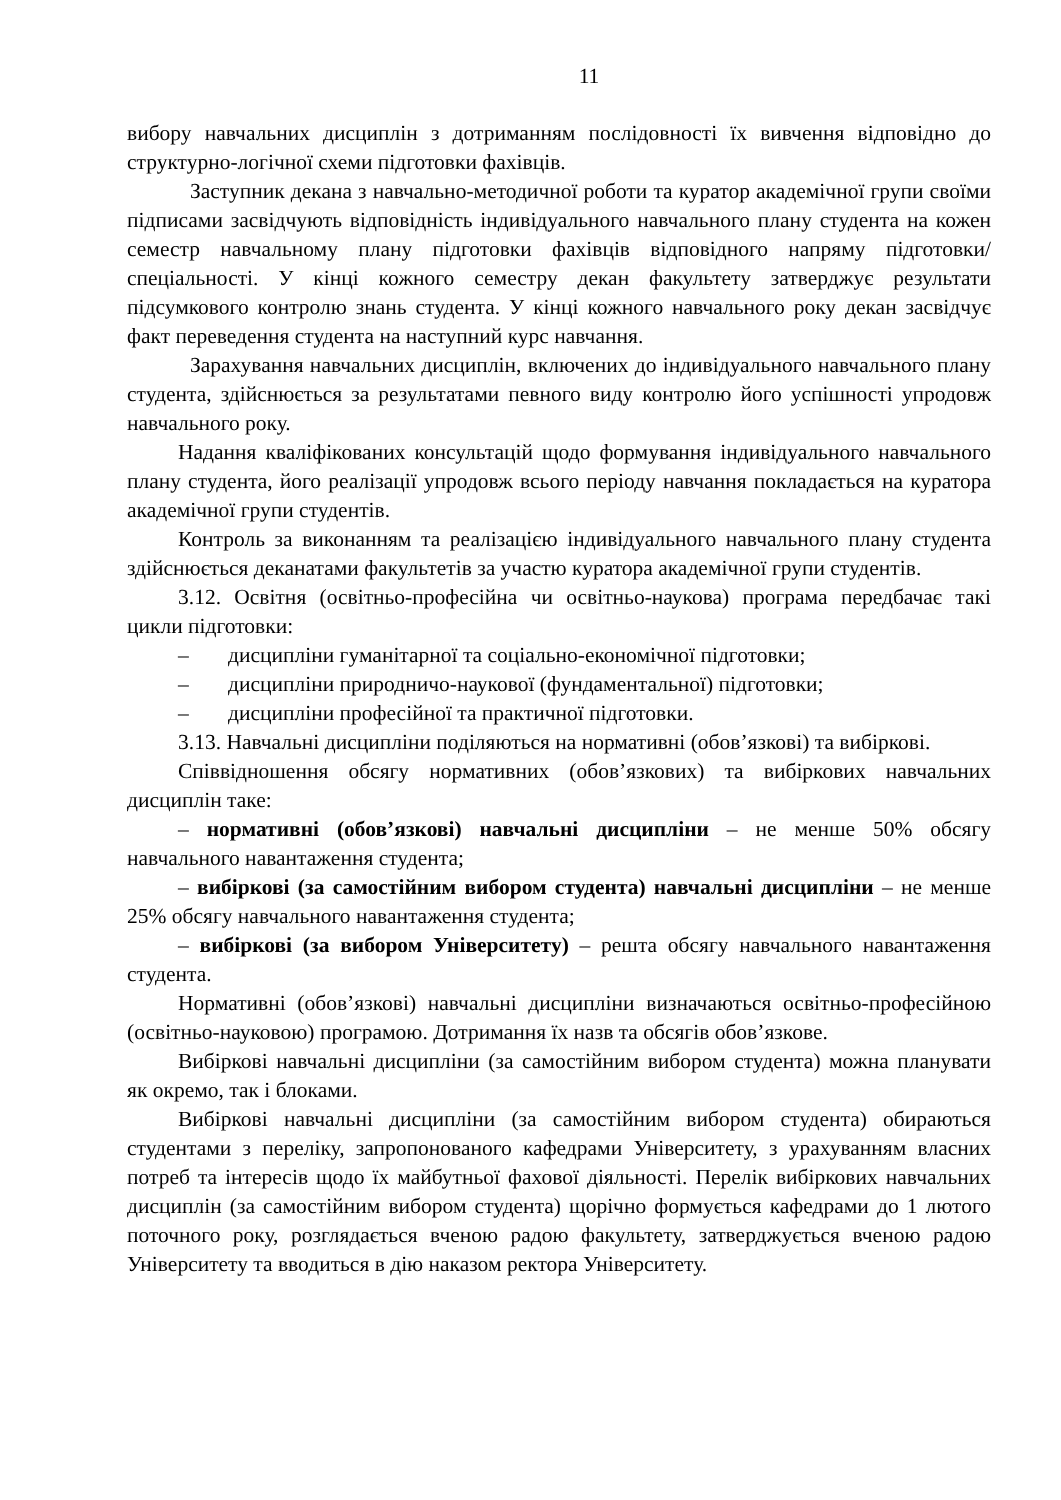11
вибору навчальних дисциплін з дотриманням послідовності їх вивчення відповідно до структурно-логічної схеми підготовки фахівців.
Заступник декана з навчально-методичної роботи та куратор академічної групи своїми підписами засвідчують відповідність індивідуального навчального плану студента на кожен семестр навчальному плану підготовки фахівців відповідного напряму підготовки/спеціальності. У кінці кожного семестру декан факультету затверджує результати підсумкового контролю знань студента. У кінці кожного навчального року декан засвідчує факт переведення студента на наступний курс навчання.
Зарахування навчальних дисциплін, включених до індивідуального навчального плану студента, здійснюється за результатами певного виду контролю його успішності упродовж навчального року.
Надання кваліфікованих консультацій щодо формування індивідуального навчального плану студента, його реалізації упродовж всього періоду навчання покладається на куратора академічної групи студентів.
Контроль за виконанням та реалізацією індивідуального навчального плану студента здійснюється деканатами факультетів за участю куратора академічної групи студентів.
3.12. Освітня (освітньо-професійна чи освітньо-наукова) програма передбачає такі цикли підготовки:
– дисципліни гуманітарної та соціально-економічної підготовки;
– дисципліни природничо-наукової (фундаментальної) підготовки;
– дисципліни професійної та практичної підготовки.
3.13. Навчальні дисципліни поділяються на нормативні (обов’язкові) та вибіркові.
Співвідношення обсягу нормативних (обов’язкових) та вибіркових навчальних дисциплін таке:
– нормативні (обов’язкові) навчальні дисципліни – не менше 50% обсягу навчального навантаження студента;
– вибіркові (за самостійним вибором студента) навчальні дисципліни – не менше 25% обсягу навчального навантаження студента;
– вибіркові (за вибором Університету) – решта обсягу навчального навантаження студента.
Нормативні (обов’язкові) навчальні дисципліни визначаються освітньо-професійною (освітньо-науковою) програмою. Дотримання їх назв та обсягів обов’язкове.
Вибіркові навчальні дисципліни (за самостійним вибором студента) можна планувати як окремо, так і блоками.
Вибіркові навчальні дисципліни (за самостійним вибором студента) обираються студентами з переліку, запропонованого кафедрами Університету, з урахуванням власних потреб та інтересів щодо їх майбутньої фахової діяльності. Перелік вибіркових навчальних дисциплін (за самостійним вибором студента) щорічно формується кафедрами до 1 лютого поточного року, розглядається вченою радою факультету, затверджується вченою радою Університету та вводиться в дію наказом ректора Університету.